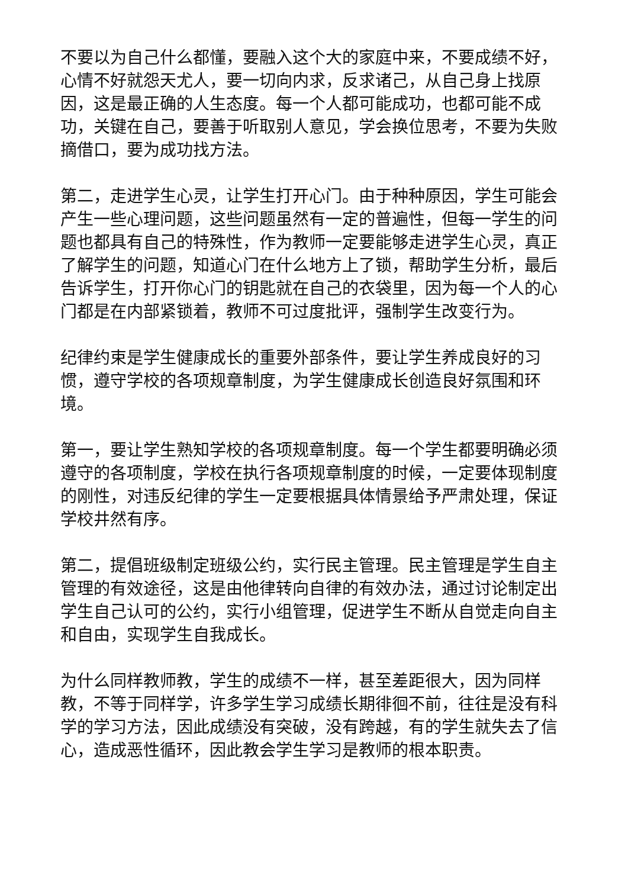不要以为自己什么都懂，要融入这个大的家庭中来，不要成绩不好，心情不好就怨天尤人，要一切向内求，反求诸己，从自己身上找原因，这是最正确的人生态度。每一个人都可能成功，也都可能不成功，关键在自己，要善于听取别人意见，学会换位思考，不要为失败摘借口，要为成功找方法。
第二，走进学生心灵，让学生打开心门。由于种种原因，学生可能会产生一些心理问题，这些问题虽然有一定的普遍性，但每一学生的问题也都具有自己的特殊性，作为教师一定要能够走进学生心灵，真正了解学生的问题，知道心门在什么地方上了锁，帮助学生分析，最后告诉学生，打开你心门的钥匙就在自己的衣袋里，因为每一个人的心门都是在内部紧锁着，教师不可过度批评，强制学生改变行为。
纪律约束是学生健康成长的重要外部条件，要让学生养成良好的习惯，遵守学校的各项规章制度，为学生健康成长创造良好氛围和环境。
第一，要让学生熟知学校的各项规章制度。每一个学生都要明确必须遵守的各项制度，学校在执行各项规章制度的时候，一定要体现制度的刚性，对违反纪律的学生一定要根据具体情景给予严肃处理，保证学校井然有序。
第二，提倡班级制定班级公约，实行民主管理。民主管理是学生自主管理的有效途径，这是由他律转向自律的有效办法，通过讨论制定出学生自己认可的公约，实行小组管理，促进学生不断从自觉走向自主和自由，实现学生自我成长。
为什么同样教师教，学生的成绩不一样，甚至差距很大，因为同样教，不等于同样学，许多学生学习成绩长期徘徊不前，往往是没有科学的学习方法，因此成绩没有突破，没有跨越，有的学生就失去了信心，造成恶性循环，因此教会学生学习是教师的根本职责。